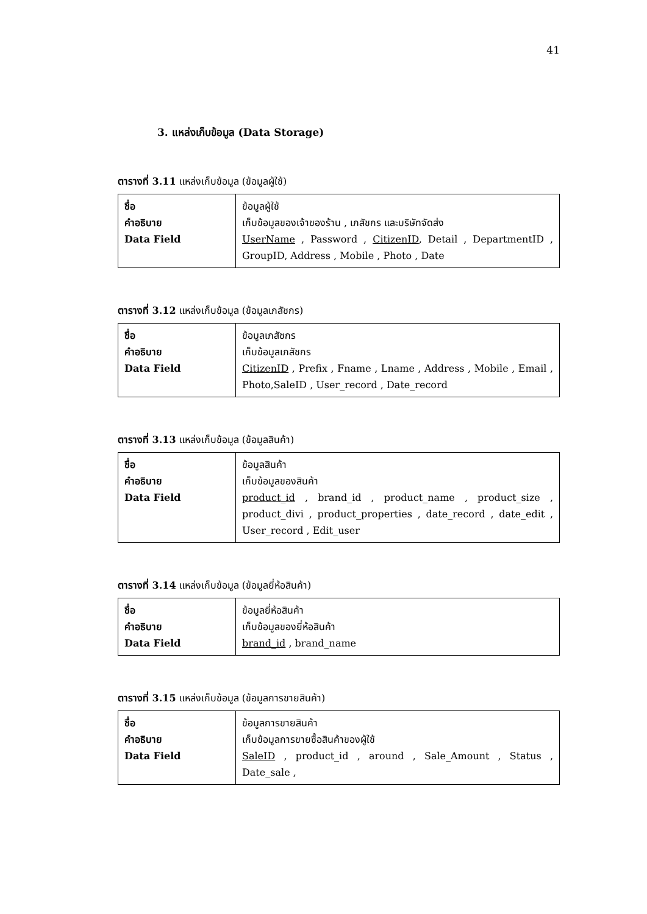41
3. แหล่งเก็บข้อมูล (Data Storage)
ตารางที่ 3.11 แหล่งเก็บข้อมูล (ข้อมูลผู้ใช้)
| ชื่อ คำอธิบาย Data Field | ข้อมูลผู้ใช้ เก็บข้อมูลของเจ้าของร้าน , เภสัชกร และบริษัทจัดส่ง UserName , Password , CitizenID , Detail , DepartmentID , GroupID, Address , Mobile , Photo , Date |
ตารางที่ 3.12 แหล่งเก็บข้อมูล (ข้อมูลเภสัชกร)
| ชื่อ คำอธิบาย Data Field | ข้อมูลเภสัชกร เก็บข้อมูลเภสัชกร CitizenID , Prefix , Fname , Lname , Address , Mobile , Email , Photo,SaleID , User_record , Date_record |
ตารางที่ 3.13 แหล่งเก็บข้อมูล (ข้อมูลสินค้า)
| ชื่อ คำอธิบาย Data Field | ข้อมูลสินค้า เก็บข้อมูลของสินค้า product_id , brand_id , product_name , product_size , product_divi , product_properties , date_record , date_edit , User_record , Edit_user |
ตารางที่ 3.14 แหล่งเก็บข้อมูล (ข้อมูลยี่ห้อสินค้า)
| ชื่อ คำอธิบาย Data Field | ข้อมูลยี่ห้อสินค้า เก็บข้อมูลของยี่ห้อสินค้า brand_id , brand_name |
ตารางที่ 3.15 แหล่งเก็บข้อมูล (ข้อมูลการขายสินค้า)
| ชื่อ คำอธิบาย Data Field | ข้อมูลการขายสินค้า เก็บข้อมูลการขายซื้อสินค้าของผู้ใช้ SaleID , product_id , around , Sale_Amount , Status , Date_sale , |